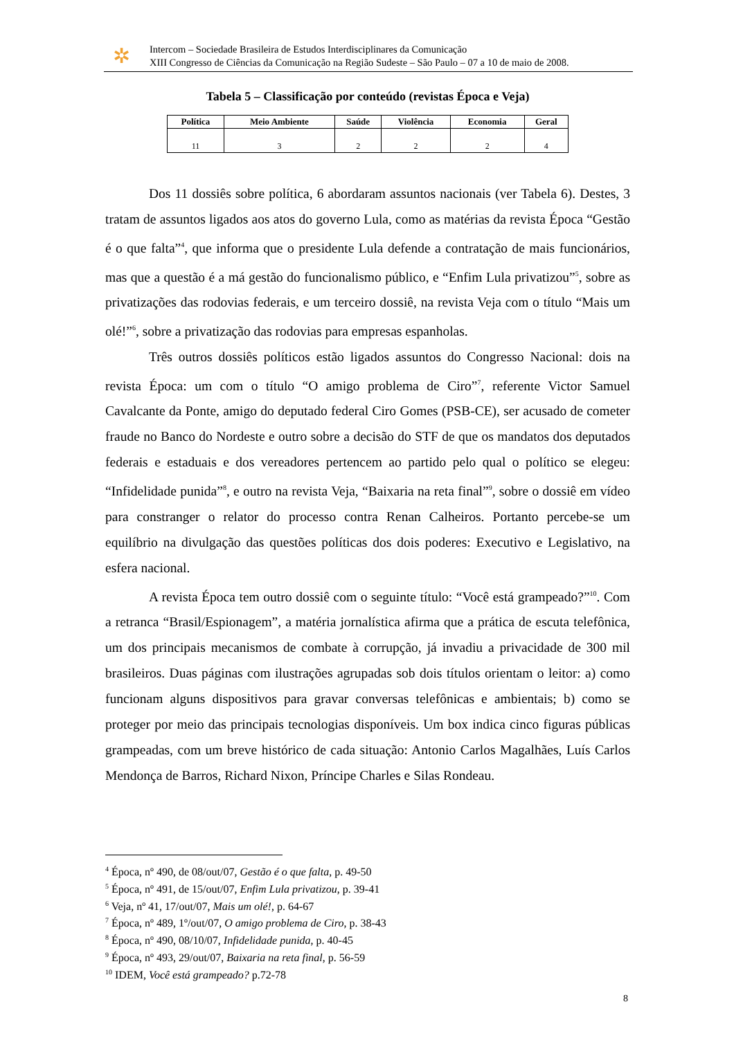✲
Intercom – Sociedade Brasileira de Estudos Interdisciplinares da Comunicação
XIII Congresso de Ciências da Comunicação na Região Sudeste – São Paulo – 07 a 10 de maio de 2008.
Tabela 5 – Classificação por conteúdo (revistas Época e Veja)
| Política | Meio Ambiente | Saúde | Violência | Economia | Geral |
| --- | --- | --- | --- | --- | --- |
| 11 | 3 | 2 | 2 | 2 | 4 |
Dos 11 dossiês sobre política, 6 abordaram assuntos nacionais (ver Tabela 6). Destes, 3 tratam de assuntos ligados aos atos do governo Lula, como as matérias da revista Época “Gestão é o que falta”<sup>4</sup>, que informa que o presidente Lula defende a contratação de mais funcionários, mas que a questão é a má gestão do funcionalismo público, e “Enfim Lula privatizou”<sup>5</sup>, sobre as privatizações das rodovias federais, e um terceiro dossiê, na revista Veja com o título “Mais um olé!”<sup>6</sup>, sobre a privatização das rodovias para empresas espanholas.
Três outros dossiês políticos estão ligados assuntos do Congresso Nacional: dois na revista Época: um com o título “O amigo problema de Ciro”<sup>7</sup>, referente Victor Samuel Cavalcante da Ponte, amigo do deputado federal Ciro Gomes (PSB-CE), ser acusado de cometer fraude no Banco do Nordeste e outro sobre a decisão do STF de que os mandatos dos deputados federais e estaduais e dos vereadores pertencem ao partido pelo qual o político se elegeu: “Infidelidade punida”<sup>8</sup>, e outro na revista Veja, “Baixaria na reta final”<sup>9</sup>, sobre o dossiê em vídeo para constranger o relator do processo contra Renan Calheiros. Portanto percebe-se um equilíbrio na divulgação das questões políticas dos dois poderes: Executivo e Legislativo, na esfera nacional.
A revista Época tem outro dossiê com o seguinte título: “Você está grampeado?”<sup>10</sup>. Com a retranca “Brasil/Espionagem”, a matéria jornalística afirma que a prática de escuta telefônica, um dos principais mecanismos de combate à corrupção, já invadiu a privacidade de 300 mil brasileiros. Duas páginas com ilustrações agrupadas sob dois títulos orientam o leitor: a) como funcionam alguns dispositivos para gravar conversas telefônicas e ambientais; b) como se proteger por meio das principais tecnologias disponíveis. Um box indica cinco figuras públicas grampeadas, com um breve histórico de cada situação: Antonio Carlos Magalhães, Luís Carlos Mendonça de Barros, Richard Nixon, Príncipe Charles e Silas Rondeau.
<sup>4</sup> Época, nº 490, de 08/out/07, Gestão é o que falta, p. 49-50
<sup>5</sup> Época, nº 491, de 15/out/07, Enfim Lula privatizou, p. 39-41
<sup>6</sup> Veja, nº 41, 17/out/07, Mais um olé!, p. 64-67
<sup>7</sup> Época, nº 489, 1º/out/07, O amigo problema de Ciro, p. 38-43
<sup>8</sup> Época, nº 490, 08/10/07, Infidelidade punida, p. 40-45
<sup>9</sup> Época, nº 493, 29/out/07, Baixaria na reta final, p. 56-59
<sup>10</sup> IDEM, Você está grampeado? p.72-78
8